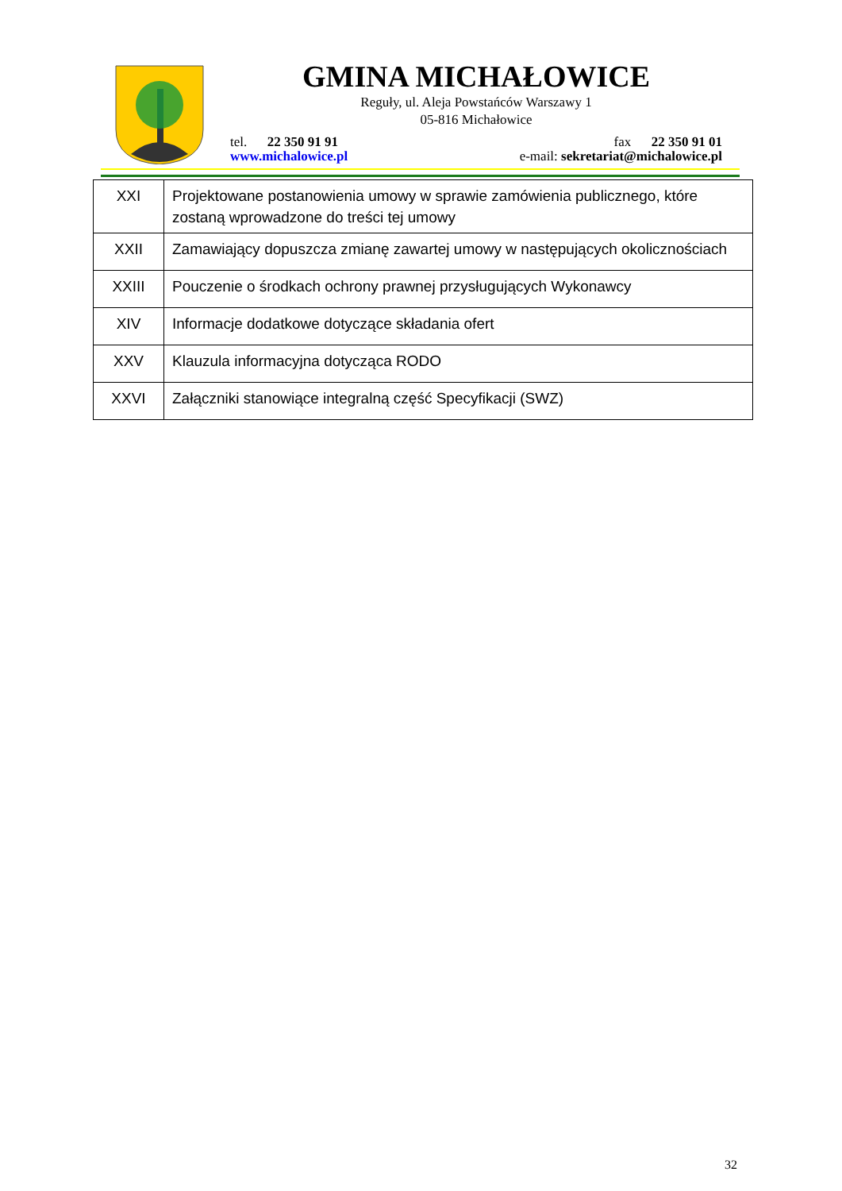GMINA MICHAŁOWICE
Reguły, ul. Aleja Powstańców Warszawy 1
05-816 Michałowice
tel. 22 350 91 91 fax 22 350 91 01
www.michalowice.pl e-mail: sekretariat@michalowice.pl
| XXI | Projektowane postanowienia umowy w sprawie zamówienia publicznego, które zostaną wprowadzone do treści tej umowy |
| XXII | Zamawiający dopuszcza zmianę zawartej umowy w następujących okolicznościach |
| XXIII | Pouczenie o środkach ochrony prawnej przysługujących Wykonawcy |
| XIV | Informacje dodatkowe dotyczące składania ofert |
| XXV | Klauzula informacyjna dotycząca RODO |
| XXVI | Załączniki stanowiące integralną część Specyfikacji (SWZ) |
32